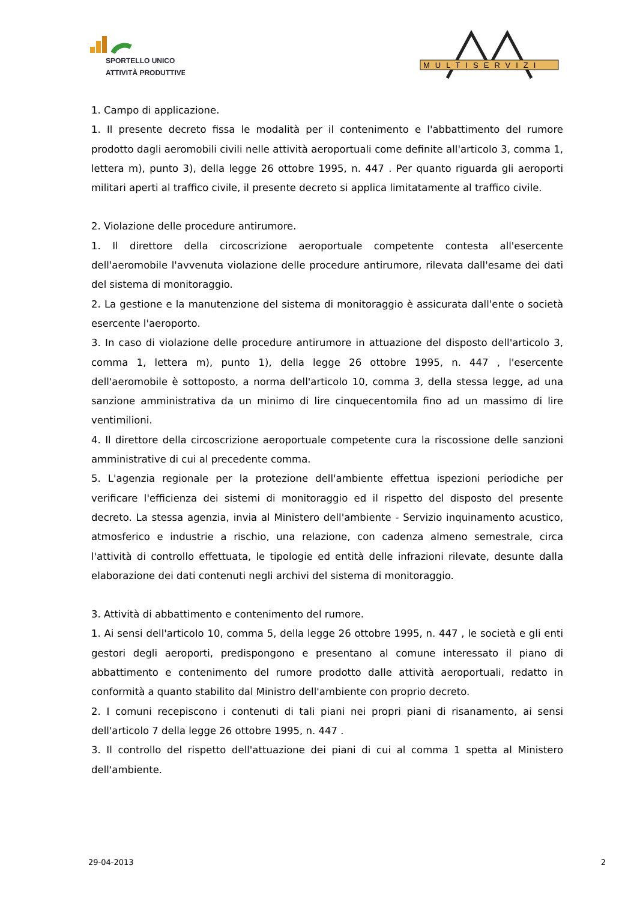SPORTELLO UNICO
ATTIVITÀ PRODUTTIVE
MULTISERVIZI
1. Campo di applicazione.
1. Il presente decreto fissa le modalità per il contenimento e l'abbattimento del rumore prodotto dagli aeromobili civili nelle attività aeroportuali come definite all'articolo 3, comma 1, lettera m), punto 3), della legge 26 ottobre 1995, n. 447 . Per quanto riguarda gli aeroporti militari aperti al traffico civile, il presente decreto si applica limitatamente al traffico civile.
2. Violazione delle procedure antirumore.
1. Il direttore della circoscrizione aeroportuale competente contesta all'esercente dell'aeromobile l'avvenuta violazione delle procedure antirumore, rilevata dall'esame dei dati del sistema di monitoraggio.
2. La gestione e la manutenzione del sistema di monitoraggio è assicurata dall'ente o società esercente l'aeroporto.
3. In caso di violazione delle procedure antirumore in attuazione del disposto dell'articolo 3, comma 1, lettera m), punto 1), della legge 26 ottobre 1995, n. 447 , l'esercente dell'aeromobile è sottoposto, a norma dell'articolo 10, comma 3, della stessa legge, ad una sanzione amministrativa da un minimo di lire cinquecentomila fino ad un massimo di lire ventimilioni.
4. Il direttore della circoscrizione aeroportuale competente cura la riscossione delle sanzioni amministrative di cui al precedente comma.
5. L'agenzia regionale per la protezione dell'ambiente effettua ispezioni periodiche per verificare l'efficienza dei sistemi di monitoraggio ed il rispetto del disposto del presente decreto. La stessa agenzia, invia al Ministero dell'ambiente - Servizio inquinamento acustico, atmosferico e industrie a rischio, una relazione, con cadenza almeno semestrale, circa l'attività di controllo effettuata, le tipologie ed entità delle infrazioni rilevate, desunte dalla elaborazione dei dati contenuti negli archivi del sistema di monitoraggio.
3. Attività di abbattimento e contenimento del rumore.
1. Ai sensi dell'articolo 10, comma 5, della legge 26 ottobre 1995, n. 447 , le società e gli enti gestori degli aeroporti, predispongono e presentano al comune interessato il piano di abbattimento e contenimento del rumore prodotto dalle attività aeroportuali, redatto in conformità a quanto stabilito dal Ministro dell'ambiente con proprio decreto.
2. I comuni recepiscono i contenuti di tali piani nei propri piani di risanamento, ai sensi dell'articolo 7 della legge 26 ottobre 1995, n. 447 .
3. Il controllo del rispetto dell'attuazione dei piani di cui al comma 1 spetta al Ministero dell'ambiente.
29-04-2013 2